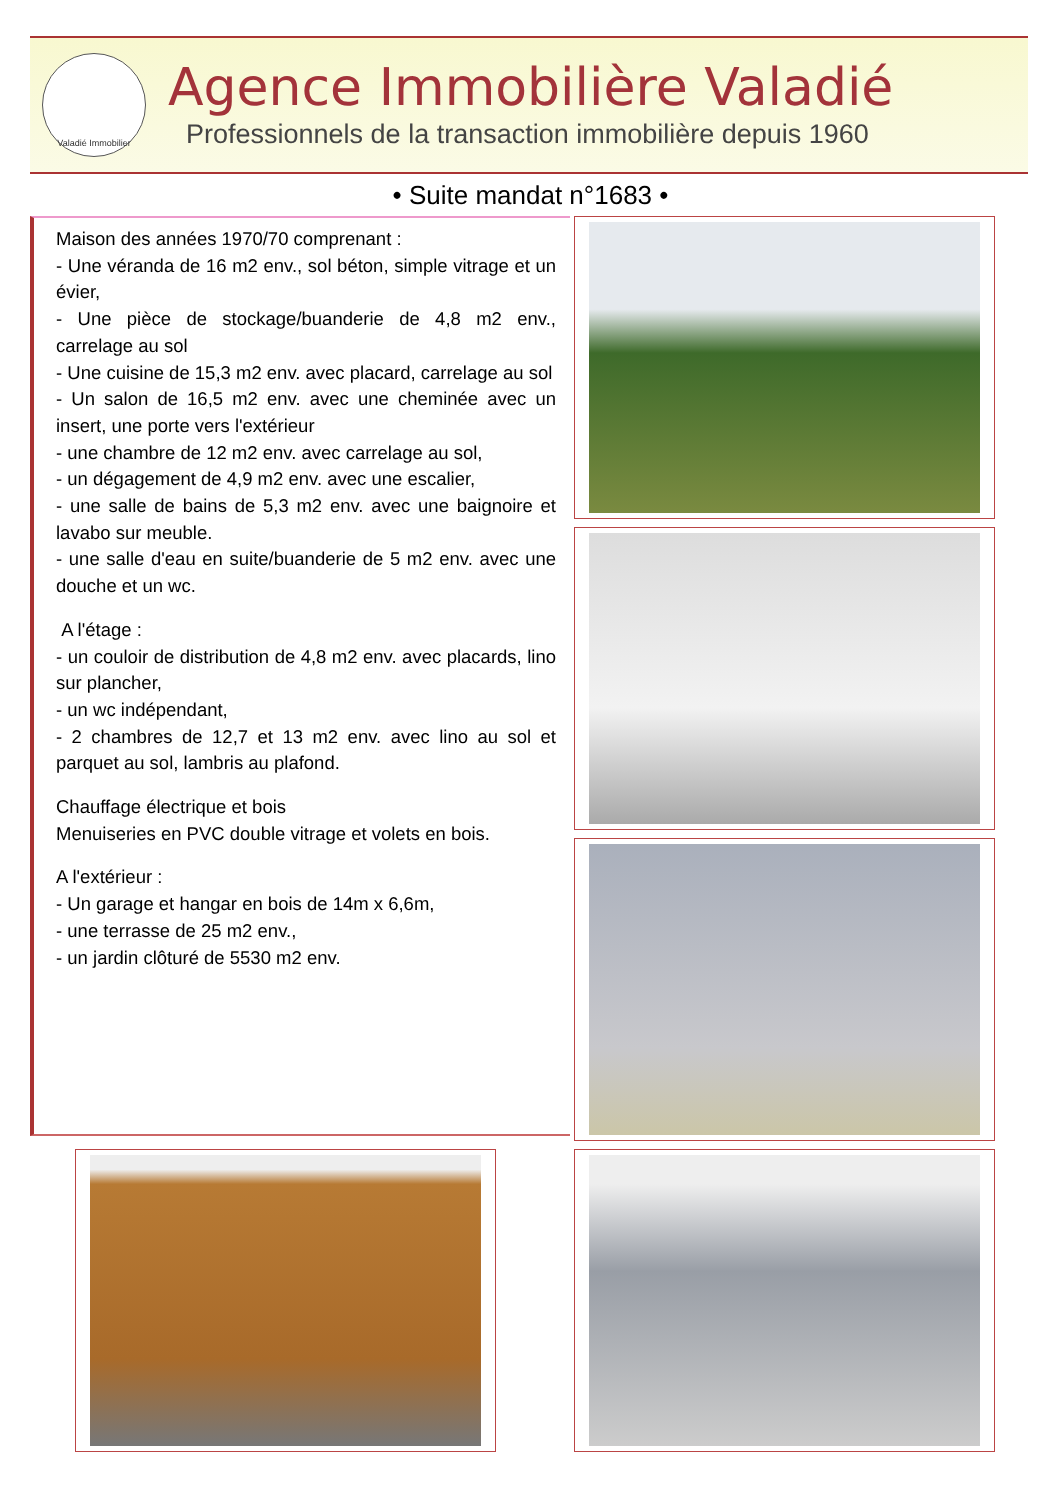Valadié Immobilier
Agence Immobilière Valadié
Professionnels de la transaction immobilière depuis 1960
• Suite mandat n°1683 •
Maison des années 1970/70 comprenant :
- Une véranda de 16 m2 env., sol béton, simple vitrage et un évier,
- Une pièce de stockage/buanderie de 4,8 m2 env., carrelage au sol
- Une cuisine de 15,3 m2 env. avec placard, carrelage au sol
- Un salon de 16,5 m2 env. avec une cheminée avec un insert, une porte vers l'extérieur
- une chambre de 12 m2 env. avec carrelage au sol,
- un dégagement de 4,9 m2 env. avec une escalier,
- une salle de bains de 5,3 m2 env. avec une baignoire et lavabo sur meuble.
- une salle d'eau en suite/buanderie de 5 m2 env. avec une douche et un wc.
A l'étage :
- un couloir de distribution de 4,8 m2 env. avec placards, lino sur plancher,
- un wc indépendant,
- 2 chambres de 12,7 et 13 m2 env. avec lino au sol et parquet au sol, lambris au plafond.
Chauffage électrique et bois
Menuiseries en PVC double vitrage et volets en bois.
A l'extérieur :
- Un garage et hangar en bois de 14m x 6,6m,
- une terrasse de 25 m2 env.,
- un jardin clôturé de 5530 m2 env.